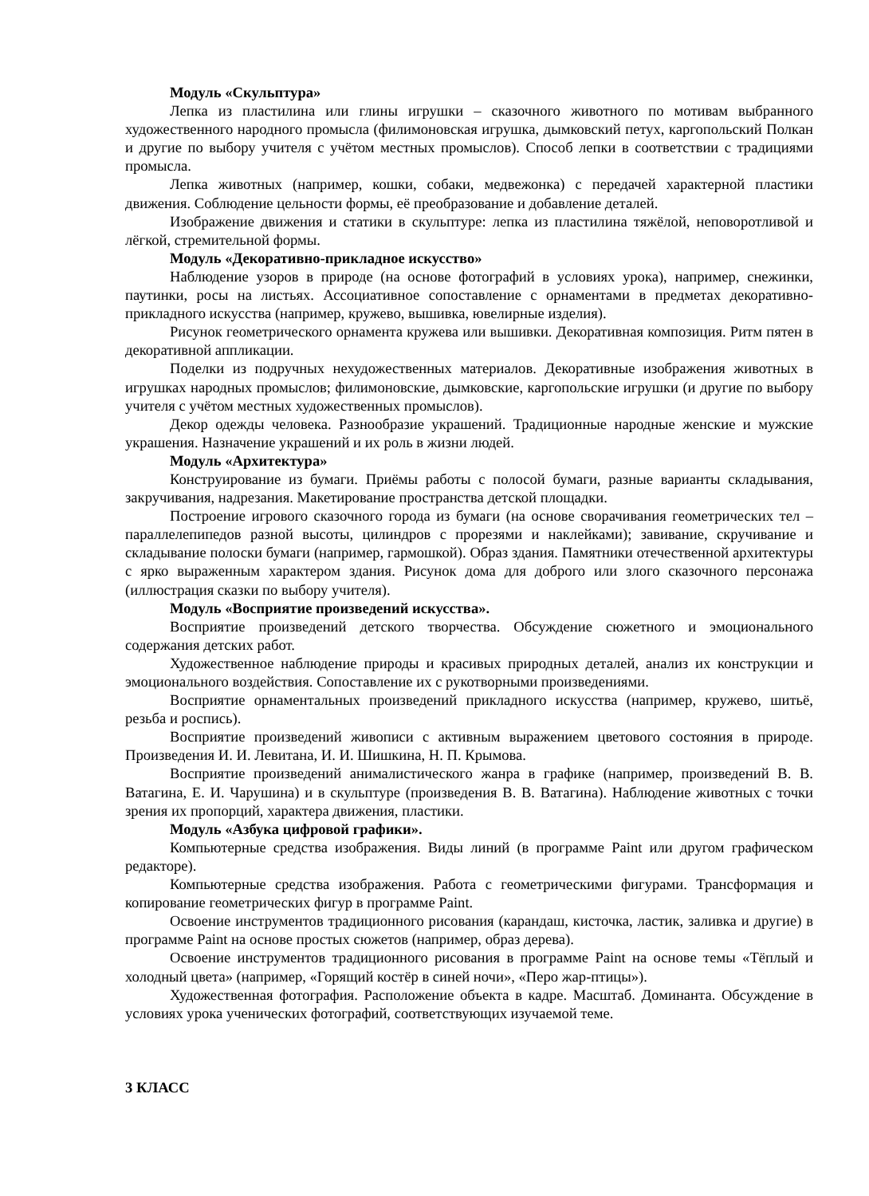Модуль «Скульптура»
Лепка из пластилина или глины игрушки – сказочного животного по мотивам выбранного художественного народного промысла (филимоновская игрушка, дымковский петух, каргопольский Полкан и другие по выбору учителя с учётом местных промыслов). Способ лепки в соответствии с традициями промысла.
Лепка животных (например, кошки, собаки, медвежонка) с передачей характерной пластики движения. Соблюдение цельности формы, её преобразование и добавление деталей.
Изображение движения и статики в скульптуре: лепка из пластилина тяжёлой, неповоротливой и лёгкой, стремительной формы.
Модуль «Декоративно-прикладное искусство»
Наблюдение узоров в природе (на основе фотографий в условиях урока), например, снежинки, паутинки, росы на листьях. Ассоциативное сопоставление с орнаментами в предметах декоративно-прикладного искусства (например, кружево, вышивка, ювелирные изделия).
Рисунок геометрического орнамента кружева или вышивки. Декоративная композиция. Ритм пятен в декоративной аппликации.
Поделки из подручных нехудожественных материалов. Декоративные изображения животных в игрушках народных промыслов; филимоновские, дымковские, каргопольские игрушки (и другие по выбору учителя с учётом местных художественных промыслов).
Декор одежды человека. Разнообразие украшений. Традиционные народные женские и мужские украшения. Назначение украшений и их роль в жизни людей.
Модуль «Архитектура»
Конструирование из бумаги. Приёмы работы с полосой бумаги, разные варианты складывания, закручивания, надрезания. Макетирование пространства детской площадки.
Построение игрового сказочного города из бумаги (на основе сворачивания геометрических тел – параллелепипедов разной высоты, цилиндров с прорезями и наклейками); завивание, скручивание и складывание полоски бумаги (например, гармошкой). Образ здания. Памятники отечественной архитектуры с ярко выраженным характером здания. Рисунок дома для доброго или злого сказочного персонажа (иллюстрация сказки по выбору учителя).
Модуль «Восприятие произведений искусства».
Восприятие произведений детского творчества. Обсуждение сюжетного и эмоционального содержания детских работ.
Художественное наблюдение природы и красивых природных деталей, анализ их конструкции и эмоционального воздействия. Сопоставление их с рукотворными произведениями.
Восприятие орнаментальных произведений прикладного искусства (например, кружево, шитьё, резьба и роспись).
Восприятие произведений живописи с активным выражением цветового состояния в природе. Произведения И. И. Левитана, И. И. Шишкина, Н. П. Крымова.
Восприятие произведений анималистического жанра в графике (например, произведений В. В. Ватагина, Е. И. Чарушина) и в скульптуре (произведения В. В. Ватагина). Наблюдение животных с точки зрения их пропорций, характера движения, пластики.
Модуль «Азбука цифровой графики».
Компьютерные средства изображения. Виды линий (в программе Paint или другом графическом редакторе).
Компьютерные средства изображения. Работа с геометрическими фигурами. Трансформация и копирование геометрических фигур в программе Paint.
Освоение инструментов традиционного рисования (карандаш, кисточка, ластик, заливка и другие) в программе Paint на основе простых сюжетов (например, образ дерева).
Освоение инструментов традиционного рисования в программе Paint на основе темы «Тёплый и холодный цвета» (например, «Горящий костёр в синей ночи», «Перо жар-птицы»).
Художественная фотография. Расположение объекта в кадре. Масштаб. Доминанта. Обсуждение в условиях урока ученических фотографий, соответствующих изучаемой теме.
3 КЛАСС